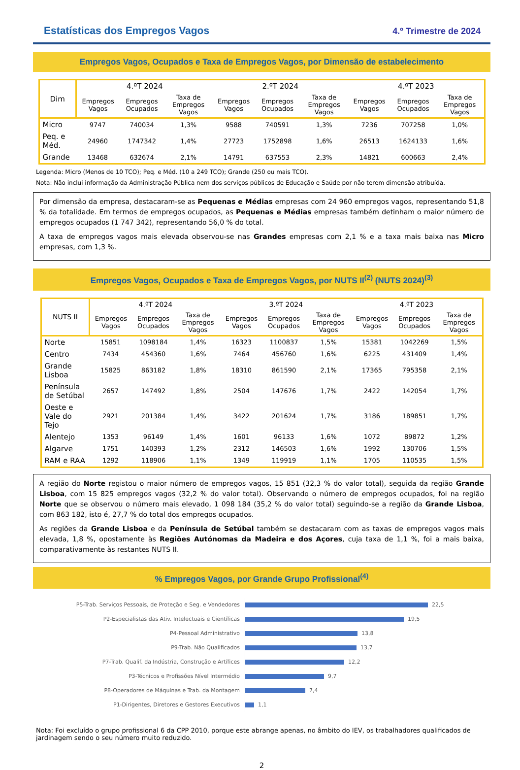Estatísticas dos Empregos Vagos
4.º Trimestre de 2024
Empregos Vagos, Ocupados e Taxa de Empregos Vagos, por Dimensão de estabelecimento
| Dim | 4.ºT 2024 | | | 2.ºT 2024 | | | 4.ºT 2023 | | |
| --- | --- | --- | --- | --- | --- | --- | --- | --- | --- |
| | Empregos Vagos | Empregos Ocupados | Taxa de Empregos Vagos | Empregos Vagos | Empregos Ocupados | Taxa de Empregos Vagos | Empregos Vagos | Empregos Ocupados | Taxa de Empregos Vagos |
| Micro | 9747 | 740034 | 1,3% | 9588 | 740591 | 1,3% | 7236 | 707258 | 1,0% |
| Peq. e Méd. | 24960 | 1747342 | 1,4% | 27723 | 1752898 | 1,6% | 26513 | 1624133 | 1,6% |
| Grande | 13468 | 632674 | 2,1% | 14791 | 637553 | 2,3% | 14821 | 600663 | 2,4% |
Legenda: Micro (Menos de 10 TCO); Peq. e Méd. (10 a 249 TCO); Grande (250 ou mais TCO).
Nota: Não inclui informação da Administração Pública nem dos serviços públicos de Educação e Saúde por não terem dimensão atribuída.
Por dimensão da empresa, destacaram-se as Pequenas e Médias empresas com 24 960 empregos vagos, representando 51,8 % da totalidade. Em termos de empregos ocupados, as Pequenas e Médias empresas também detinham o maior número de empregos ocupados (1 747 342), representando 56,0 % do total.
A taxa de empregos vagos mais elevada observou-se nas Grandes empresas com 2,1 % e a taxa mais baixa nas Micro empresas, com 1,3 %.
Empregos Vagos, Ocupados e Taxa de Empregos Vagos, por NUTS II<sup>(2)</sup> (NUTS 2024)<sup>(3)</sup>
| NUTS II | 4.ºT 2024 | | | 3.ºT 2024 | | | 4.ºT 2023 | | |
| --- | --- | --- | --- | --- | --- | --- | --- | --- | --- |
| | Empregos Vagos | Empregos Ocupados | Taxa de Empregos Vagos | Empregos Vagos | Empregos Ocupados | Taxa de Empregos Vagos | Empregos Vagos | Empregos Ocupados | Taxa de Empregos Vagos |
| Norte | 15851 | 1098184 | 1,4% | 16323 | 1100837 | 1,5% | 15381 | 1042269 | 1,5% |
| Centro | 7434 | 454360 | 1,6% | 7464 | 456760 | 1,6% | 6225 | 431409 | 1,4% |
| Grande Lisboa | 15825 | 863182 | 1,8% | 18310 | 861590 | 2,1% | 17365 | 795358 | 2,1% |
| Península de Setúbal | 2657 | 147492 | 1,8% | 2504 | 147676 | 1,7% | 2422 | 142054 | 1,7% |
| Oeste e Vale do Tejo | 2921 | 201384 | 1,4% | 3422 | 201624 | 1,7% | 3186 | 189851 | 1,7% |
| Alentejo | 1353 | 96149 | 1,4% | 1601 | 96133 | 1,6% | 1072 | 89872 | 1,2% |
| Algarve | 1751 | 140393 | 1,2% | 2312 | 146503 | 1,6% | 1992 | 130706 | 1,5% |
| RAM e RAA | 1292 | 118906 | 1,1% | 1349 | 119919 | 1,1% | 1705 | 110535 | 1,5% |
A região do Norte registou o maior número de empregos vagos, 15 851 (32,3 % do valor total), seguida da região Grande Lisboa, com 15 825 empregos vagos (32,2 % do valor total). Observando o número de empregos ocupados, foi na região Norte que se observou o número mais elevado, 1 098 184 (35,2 % do valor total) seguindo-se a região da Grande Lisboa, com 863 182, isto é, 27,7 % do total dos empregos ocupados.
As regiões da Grande Lisboa e da Península de Setúbal também se destacaram com as taxas de empregos vagos mais elevada, 1,8 %, opostamente às Regiões Autónomas da Madeira e dos Açores, cuja taxa de 1,1 %, foi a mais baixa, comparativamente às restantes NUTS II.
% Empregos Vagos, por Grande Grupo Profissional<sup>(4)</sup>
P5-Trab. Serviços Pessoais, de Proteção e Seg. e Vendedores
22,5
P2-Especialistas das Ativ. Intelectuais e Científicas
19,5
P4-Pessoal Administrativo
13,8
P9-Trab. Não Qualificados
13,7
P7-Trab. Qualif. da Indústria, Construção e Artífices
12,2
P3-Técnicos e Profissões Nível Intermédio
9,7
P8-Operadores de Máquinas e Trab. da Montagem
7,4
P1-Dirigentes, Diretores e Gestores Executivos
1,1
Nota: Foi excluído o grupo profissional 6 da CPP 2010, porque este abrange apenas, no âmbito do IEV, os trabalhadores qualificados de jardinagem sendo o seu número muito reduzido.
2